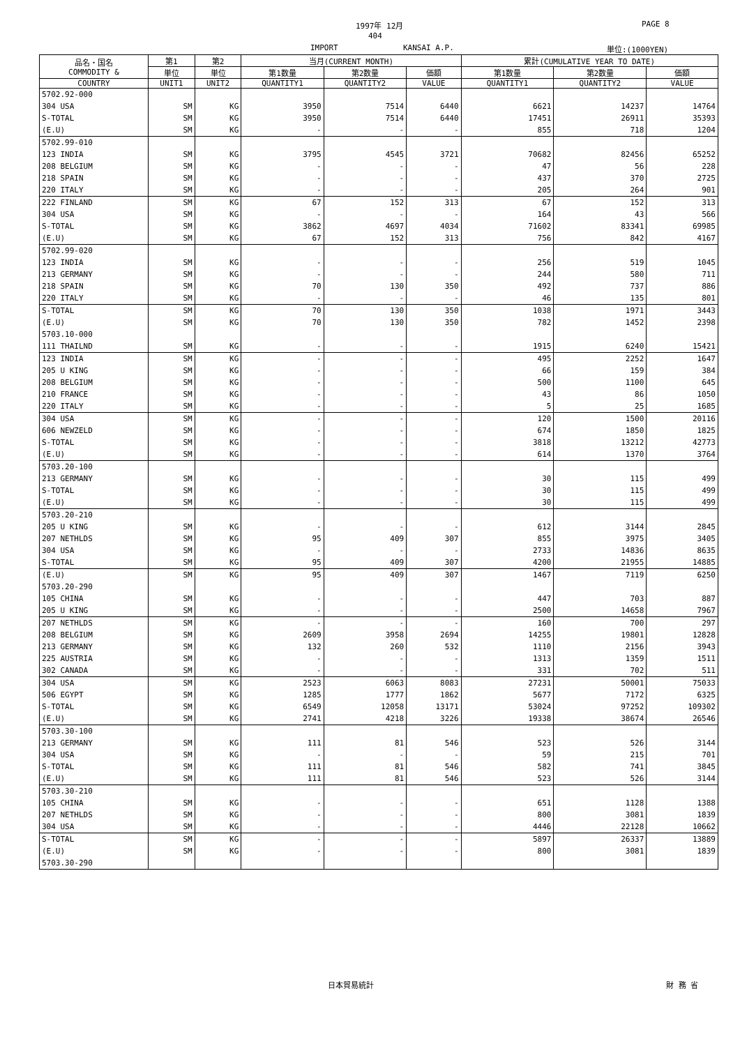1997年 12月 PAGE 8
404
IMPORT KANSAI A.P. 単位:(1000YEN)
| 品名・国名 COMMODITY & | 第1 | 第2 | 当月(CURRENT MONTH) | | | 累計(CUMULATIVE YEAR TO DATE) | | |
| --- | --- | --- | --- | --- | --- | --- | --- | --- |
| | 単位 | 単位 | 第1数量 | 第2数量 | 価額 | 第1数量 | 第2数量 | 価額 |
| COUNTRY | UNIT1 | UNIT2 | QUANTITY1 | QUANTITY2 | VALUE | QUANTITY1 | QUANTITY2 | VALUE |
| 5702.92-000 | | | | | | | | |
| 304 USA | SM | KG | 3950 | 7514 | 6440 | 6621 | 14237 | 14764 |
| S-TOTAL | SM | KG | 3950 | 7514 | 6440 | 17451 | 26911 | 35393 |
| (E.U) | SM | KG | - | - | - | 855 | 718 | 1204 |
| 5702.99-010 | | | | | | | | |
| 123 INDIA | SM | KG | 3795 | 4545 | 3721 | 70682 | 82456 | 65252 |
| 208 BELGIUM | SM | KG | - | - | - | 47 | 56 | 228 |
| 218 SPAIN | SM | KG | - | - | - | 437 | 370 | 2725 |
| 220 ITALY | SM | KG | - | - | - | 205 | 264 | 901 |
| 222 FINLAND | SM | KG | 67 | 152 | 313 | 67 | 152 | 313 |
| 304 USA | SM | KG | - | - | - | 164 | 43 | 566 |
| S-TOTAL | SM | KG | 3862 | 4697 | 4034 | 71602 | 83341 | 69985 |
| (E.U) | SM | KG | 67 | 152 | 313 | 756 | 842 | 4167 |
| 5702.99-020 | | | | | | | | |
| 123 INDIA | SM | KG | - | - | - | 256 | 519 | 1045 |
| 213 GERMANY | SM | KG | - | - | - | 244 | 580 | 711 |
| 218 SPAIN | SM | KG | 70 | 130 | 350 | 492 | 737 | 886 |
| 220 ITALY | SM | KG | - | - | - | 46 | 135 | 801 |
| S-TOTAL | SM | KG | 70 | 130 | 350 | 1038 | 1971 | 3443 |
| (E.U) | SM | KG | 70 | 130 | 350 | 782 | 1452 | 2398 |
| 5703.10-000 | | | | | | | | |
| 111 THAILND | SM | KG | - | - | - | 1915 | 6240 | 15421 |
| 123 INDIA | SM | KG | - | - | - | 495 | 2252 | 1647 |
| 205 U KING | SM | KG | - | - | - | 66 | 159 | 384 |
| 208 BELGIUM | SM | KG | - | - | - | 500 | 1100 | 645 |
| 210 FRANCE | SM | KG | - | - | - | 43 | 86 | 1050 |
| 220 ITALY | SM | KG | - | - | - | 5 | 25 | 1685 |
| 304 USA | SM | KG | - | - | - | 120 | 1500 | 20116 |
| 606 NEWZELD | SM | KG | - | - | - | 674 | 1850 | 1825 |
| S-TOTAL | SM | KG | - | - | - | 3818 | 13212 | 42773 |
| (E.U) | SM | KG | - | - | - | 614 | 1370 | 3764 |
| 5703.20-100 | | | | | | | | |
| 213 GERMANY | SM | KG | - | - | - | 30 | 115 | 499 |
| S-TOTAL | SM | KG | - | - | - | 30 | 115 | 499 |
| (E.U) | SM | KG | - | - | - | 30 | 115 | 499 |
| 5703.20-210 | | | | | | | | |
| 205 U KING | SM | KG | - | - | - | 612 | 3144 | 2845 |
| 207 NETHLDS | SM | KG | 95 | 409 | 307 | 855 | 3975 | 3405 |
| 304 USA | SM | KG | - | - | - | 2733 | 14836 | 8635 |
| S-TOTAL | SM | KG | 95 | 409 | 307 | 4200 | 21955 | 14885 |
| (E.U) | SM | KG | 95 | 409 | 307 | 1467 | 7119 | 6250 |
| 5703.20-290 | | | | | | | | |
| 105 CHINA | SM | KG | - | - | - | 447 | 703 | 887 |
| 205 U KING | SM | KG | - | - | - | 2500 | 14658 | 7967 |
| 207 NETHLDS | SM | KG | - | - | - | 160 | 700 | 297 |
| 208 BELGIUM | SM | KG | 2609 | 3958 | 2694 | 14255 | 19801 | 12828 |
| 213 GERMANY | SM | KG | 132 | 260 | 532 | 1110 | 2156 | 3943 |
| 225 AUSTRIA | SM | KG | - | - | - | 1313 | 1359 | 1511 |
| 302 CANADA | SM | KG | - | - | - | 331 | 702 | 511 |
| 304 USA | SM | KG | 2523 | 6063 | 8083 | 27231 | 50001 | 75033 |
| 506 EGYPT | SM | KG | 1285 | 1777 | 1862 | 5677 | 7172 | 6325 |
| S-TOTAL | SM | KG | 6549 | 12058 | 13171 | 53024 | 97252 | 109302 |
| (E.U) | SM | KG | 2741 | 4218 | 3226 | 19338 | 38674 | 26546 |
| 5703.30-100 | | | | | | | | |
| 213 GERMANY | SM | KG | 111 | 81 | 546 | 523 | 526 | 3144 |
| 304 USA | SM | KG | - | - | - | 59 | 215 | 701 |
| S-TOTAL | SM | KG | 111 | 81 | 546 | 582 | 741 | 3845 |
| (E.U) | SM | KG | 111 | 81 | 546 | 523 | 526 | 3144 |
| 5703.30-210 | | | | | | | | |
| 105 CHINA | SM | KG | - | - | - | 651 | 1128 | 1388 |
| 207 NETHLDS | SM | KG | - | - | - | 800 | 3081 | 1839 |
| 304 USA | SM | KG | - | - | - | 4446 | 22128 | 10662 |
| S-TOTAL | SM | KG | - | - | - | 5897 | 26337 | 13889 |
| (E.U) | SM | KG | - | - | - | 800 | 3081 | 1839 |
| 5703.30-290 | | | | | | | | |
日本貿易統計 財 務 省